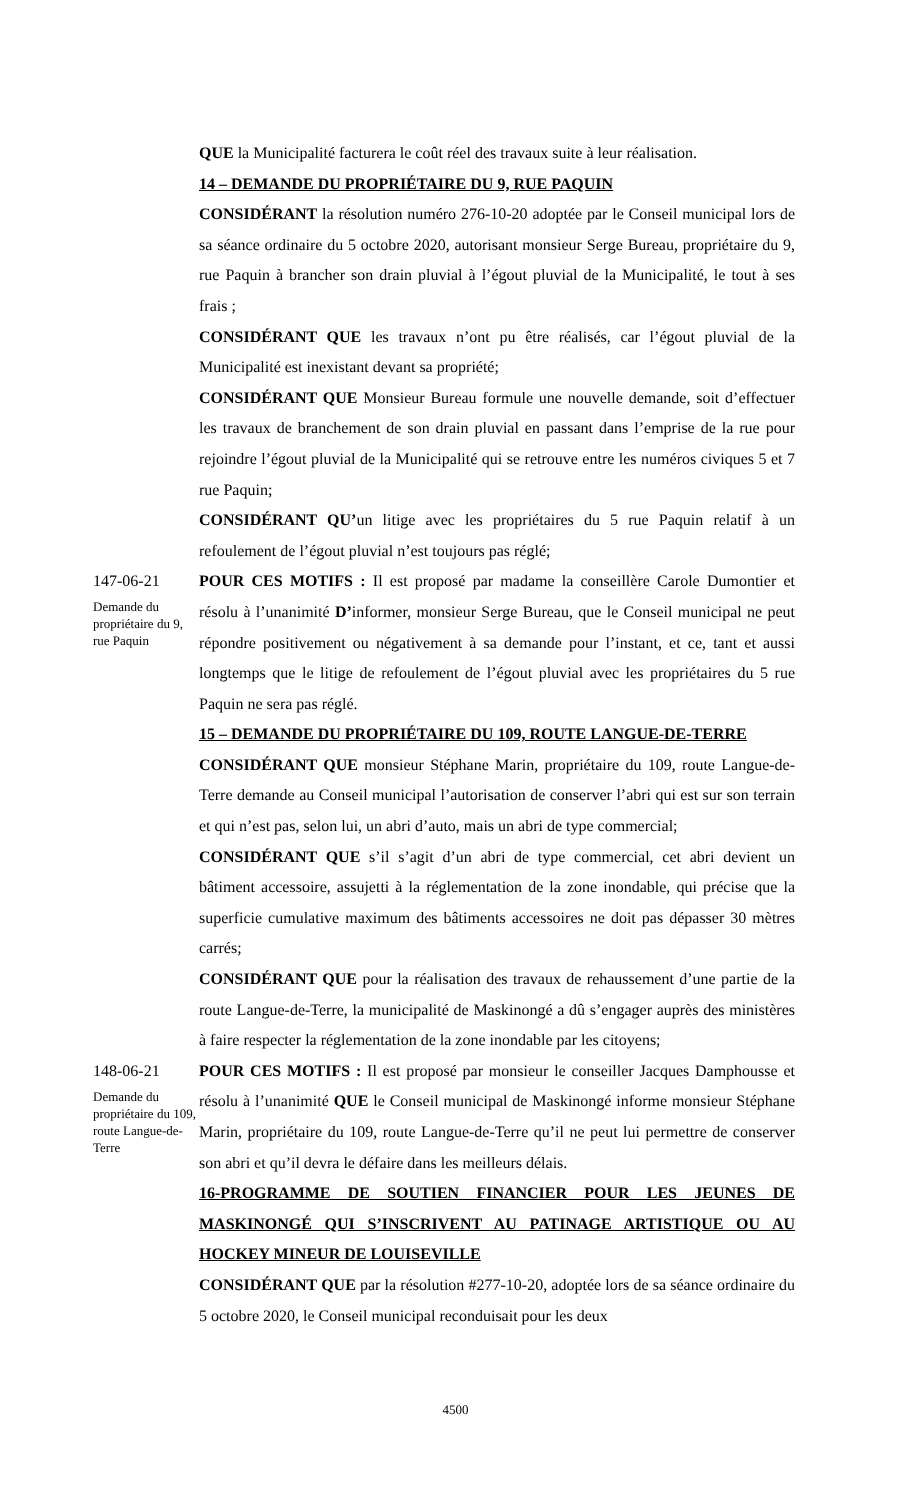QUE la Municipalité facturera le coût réel des travaux suite à leur réalisation.
14 – DEMANDE DU PROPRIÉTAIRE DU 9, RUE PAQUIN
CONSIDÉRANT la résolution numéro 276-10-20 adoptée par le Conseil municipal lors de sa séance ordinaire du 5 octobre 2020, autorisant monsieur Serge Bureau, propriétaire du 9, rue Paquin à brancher son drain pluvial à l’égout pluvial de la Municipalité, le tout à ses frais ;
CONSIDÉRANT QUE les travaux n’ont pu être réalisés, car l’égout pluvial de la Municipalité est inexistant devant sa propriété;
CONSIDÉRANT QUE Monsieur Bureau formule une nouvelle demande, soit d’effectuer les travaux de branchement de son drain pluvial en passant dans l’emprise de la rue pour rejoindre l’égout pluvial de la Municipalité qui se retrouve entre les numéros civiques 5 et 7 rue Paquin;
CONSIDÉRANT QU’un litige avec les propriétaires du 5 rue Paquin relatif à un refoulement de l’égout pluvial n’est toujours pas réglé;
147-06-21
Demande du propriétaire du 9, rue Paquin
POUR CES MOTIFS : Il est proposé par madame la conseillère Carole Dumontier et résolu à l’unanimité D’informer, monsieur Serge Bureau, que le Conseil municipal ne peut répondre positivement ou négativement à sa demande pour l’instant, et ce, tant et aussi longtemps que le litige de refoulement de l’égout pluvial avec les propriétaires du 5 rue Paquin ne sera pas réglé.
15 – DEMANDE DU PROPRIÉTAIRE DU 109, ROUTE LANGUE-DE-TERRE
CONSIDÉRANT QUE monsieur Stéphane Marin, propriétaire du 109, route Langue-de-Terre demande au Conseil municipal l’autorisation de conserver l’abri qui est sur son terrain et qui n’est pas, selon lui, un abri d’auto, mais un abri de type commercial;
CONSIDÉRANT QUE s’il s’agit d’un abri de type commercial, cet abri devient un bâtiment accessoire, assujetti à la réglementation de la zone inondable, qui précise que la superficie cumulative maximum des bâtiments accessoires ne doit pas dépasser 30 mètres carrés;
CONSIDÉRANT QUE pour la réalisation des travaux de rehaussement d’une partie de la route Langue-de-Terre, la municipalité de Maskinongé a dû s’engager auprès des ministères à faire respecter la réglementation de la zone inondable par les citoyens;
148-06-21
Demande du propriétaire du 109, route Langue-de-Terre
POUR CES MOTIFS : Il est proposé par monsieur le conseiller Jacques Damphousse et résolu à l’unanimité QUE le Conseil municipal de Maskinongé informe monsieur Stéphane Marin, propriétaire du 109, route Langue-de-Terre qu’il ne peut lui permettre de conserver son abri et qu’il devra le défaire dans les meilleurs délais.
16-PROGRAMME DE SOUTIEN FINANCIER POUR LES JEUNES DE MASKINONGÉ QUI S’INSCRIVENT AU PATINAGE ARTISTIQUE OU AU HOCKEY MINEUR DE LOUISEVILLE
CONSIDÉRANT QUE par la résolution #277-10-20, adoptée lors de sa séance ordinaire du 5 octobre 2020, le Conseil municipal reconduisait pour les deux
4500